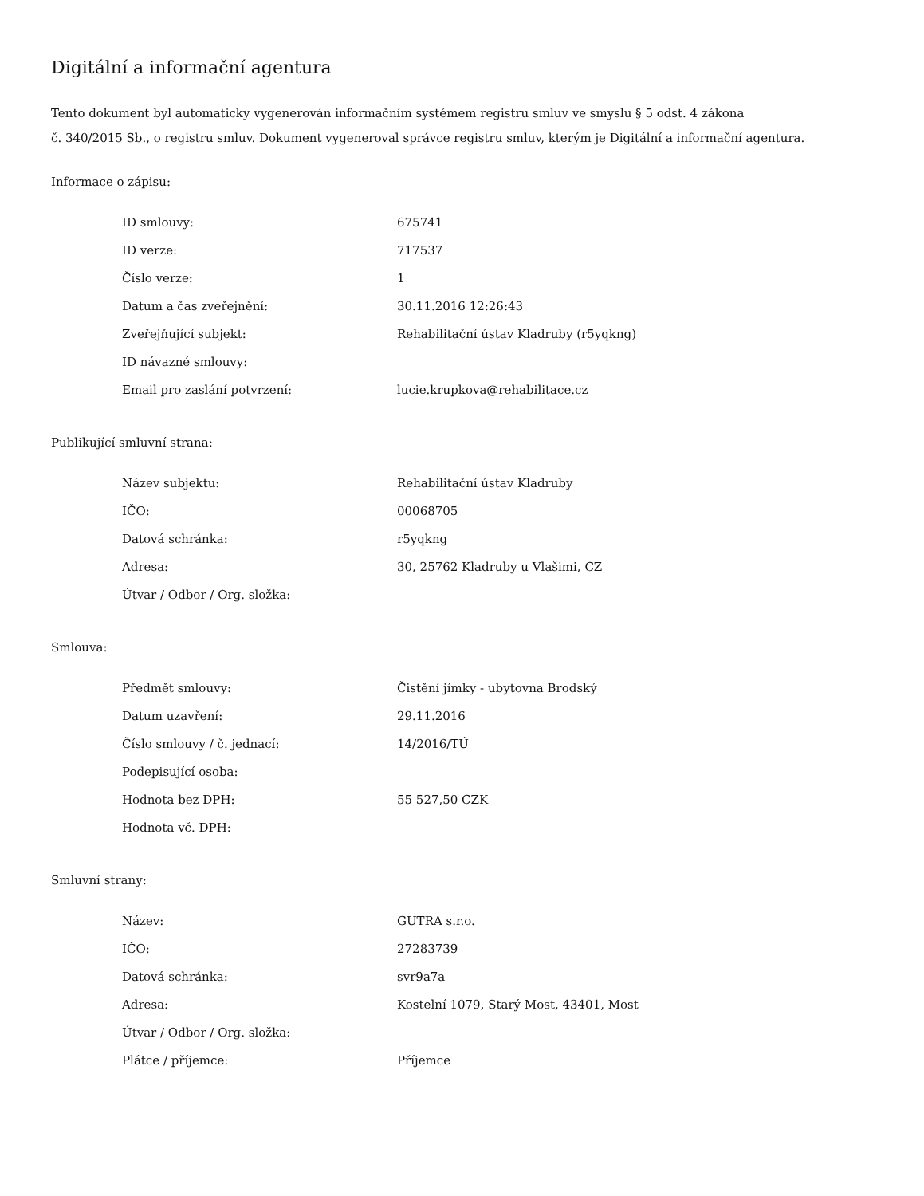Digitální a informační agentura
Tento dokument byl automaticky vygenerován informačním systémem registru smluv ve smyslu § 5 odst. 4 zákona
č. 340/2015 Sb., o registru smluv. Dokument vygeneroval správce registru smluv, kterým je Digitální a informační agentura.
Informace o zápisu:
| ID smlouvy: | 675741 |
| ID verze: | 717537 |
| Číslo verze: | 1 |
| Datum a čas zveřejnění: | 30.11.2016 12:26:43 |
| Zveřejňující subjekt: | Rehabilitační ústav Kladruby (r5yqkng) |
| ID návazné smlouvy: | |
| Email pro zaslání potvrzení: | lucie.krupkova@rehabilitace.cz |
Publikující smluvní strana:
| Název subjektu: | Rehabilitační ústav Kladruby |
| IČO: | 00068705 |
| Datová schránka: | r5yqkng |
| Adresa: | 30, 25762 Kladruby u Vlašimi, CZ |
| Útvar / Odbor / Org. složka: | |
Smlouva:
| Předmět smlouvy: | Čistění jímky - ubytovna Brodský |
| Datum uzavření: | 29.11.2016 |
| Číslo smlouvy / č. jednací: | 14/2016/TÚ |
| Podepisující osoba: | |
| Hodnota bez DPH: | 55 527,50 CZK |
| Hodnota vč. DPH: | |
Smluvní strany:
| Název: | GUTRA s.r.o. |
| IČO: | 27283739 |
| Datová schránka: | svr9a7a |
| Adresa: | Kostelní 1079, Starý Most, 43401, Most |
| Útvar / Odbor / Org. složka: | |
| Plátce / příjemce: | Příjemce |